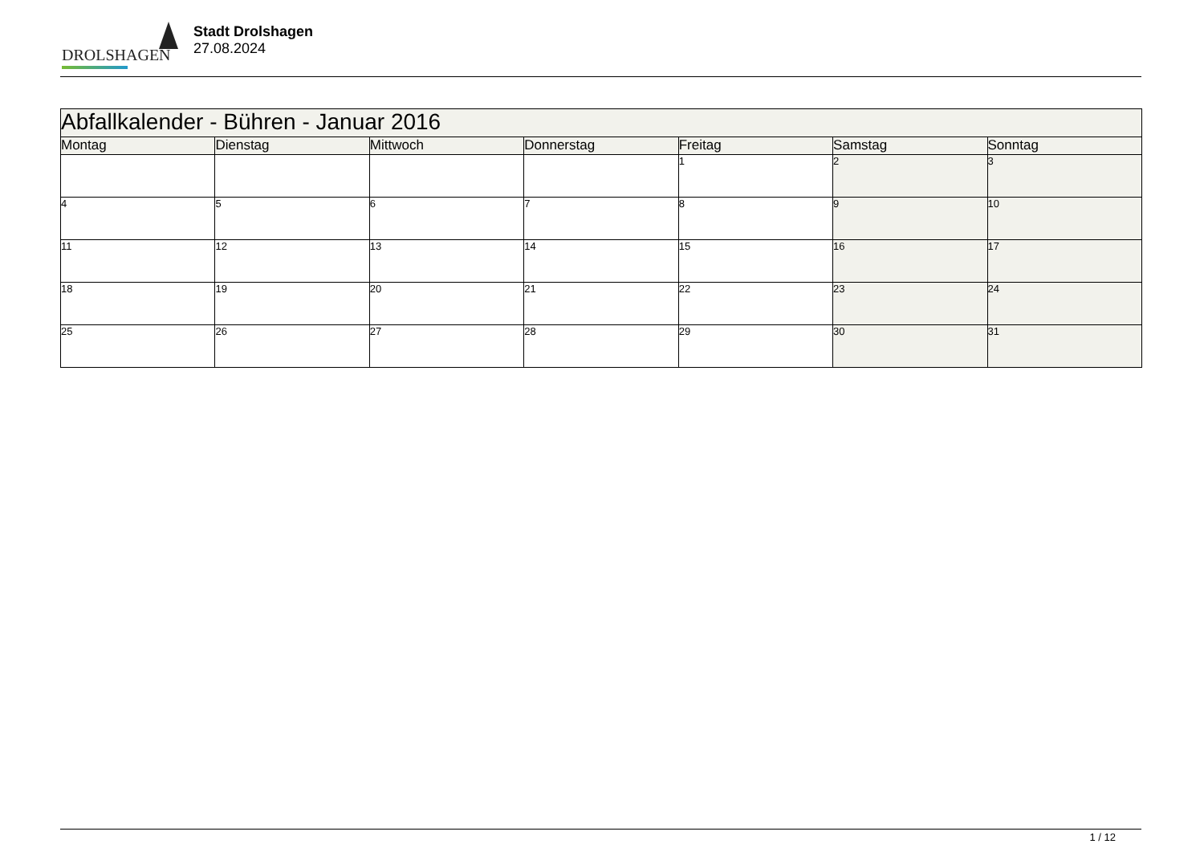DROLSHAGEN
Stadt Drolshagen
27.08.2024
| Abfallkalender - Bühren - Januar 2016 | | | | | | |
| --- | --- | --- | --- | --- | --- | --- |
| Montag | Dienstag | Mittwoch | Donnerstag | Freitag | Samstag | Sonntag |
| | | | | 1 | 2 | 3 |
| 4 | 5 | 6 | 7 | 8 | 9 | 10 |
| 11 | 12 | 13 | 14 | 15 | 16 | 17 |
| 18 | 19 | 20 | 21 | 22 | 23 | 24 |
| 25 | 26 | 27 | 28 | 29 | 30 | 31 |
1 / 12